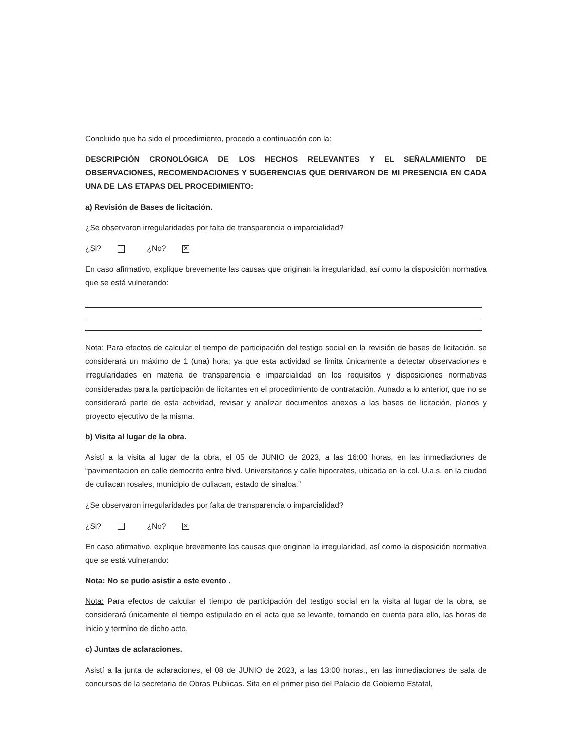Concluido que ha sido el procedimiento, procedo a continuación con la:
DESCRIPCIÓN CRONOLÓGICA DE LOS HECHOS RELEVANTES Y EL SEÑALAMIENTO DE OBSERVACIONES, RECOMENDACIONES Y SUGERENCIAS QUE DERIVARON DE MI PRESENCIA EN CADA UNA DE LAS ETAPAS DEL PROCEDIMIENTO:
a) Revisión de Bases de licitación.
¿Se observaron irregularidades por falta de transparencia o imparcialidad?
¿Si? ¿No? ✕
En caso afirmativo, explique brevemente las causas que originan la irregularidad, así como la disposición normativa que se está vulnerando:
Nota: Para efectos de calcular el tiempo de participación del testigo social en la revisión de bases de licitación, se considerará un máximo de 1 (una) hora; ya que esta actividad se limita únicamente a detectar observaciones e irregularidades en materia de transparencia e imparcialidad en los requisitos y disposiciones normativas consideradas para la participación de licitantes en el procedimiento de contratación. Aunado a lo anterior, que no se considerará parte de esta actividad, revisar y analizar documentos anexos a las bases de licitación, planos y proyecto ejecutivo de la misma.
b) Visita al lugar de la obra.
Asistí a la visita al lugar de la obra, el 05 de JUNIO de 2023, a las 16:00 horas, en las inmediaciones de “pavimentacion en calle democrito entre blvd. Universitarios y calle hipocrates, ubicada en la col. U.a.s. en la ciudad de culiacan rosales, municipio de culiacan, estado de sinaloa.”
¿Se observaron irregularidades por falta de transparencia o imparcialidad?
¿Si? ¿No? ✕
En caso afirmativo, explique brevemente las causas que originan la irregularidad, así como la disposición normativa que se está vulnerando:
Nota: No se pudo asistir a este evento .
Nota: Para efectos de calcular el tiempo de participación del testigo social en la visita al lugar de la obra, se considerará únicamente el tiempo estipulado en el acta que se levante, tomando en cuenta para ello, las horas de inicio y termino de dicho acto.
c) Juntas de aclaraciones.
Asistí a la junta de aclaraciones, el 08 de JUNIO de 2023, a las 13:00 horas,, en las inmediaciones de sala de concursos de la secretaria de Obras Publicas. Sita en el primer piso del Palacio de Gobierno Estatal,